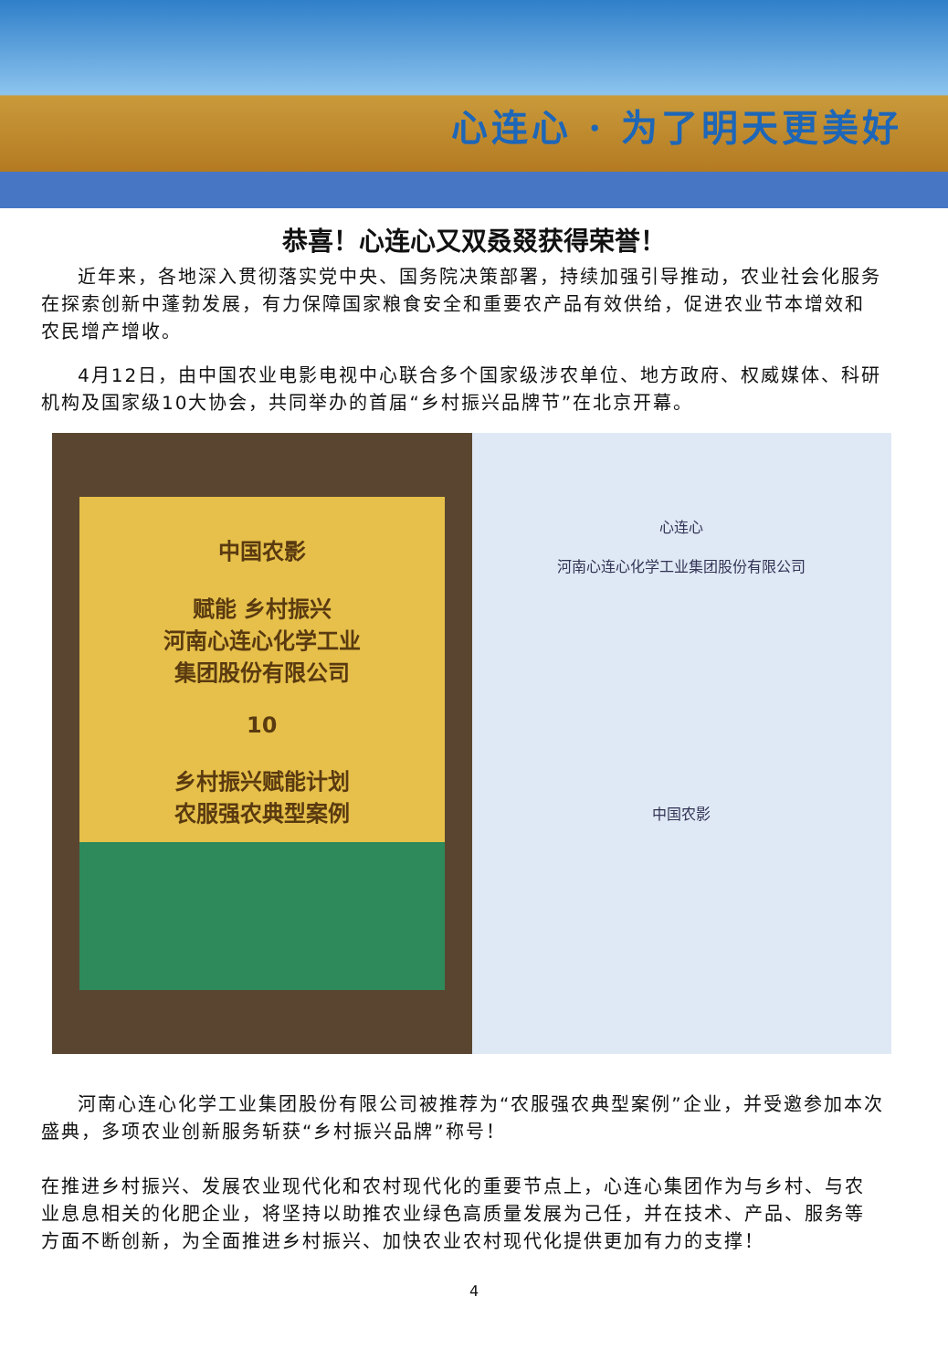心连心 · 为了明天更美好
恭喜！心连心又双叒叕获得荣誉！
近年来，各地深入贯彻落实党中央、国务院决策部署，持续加强引导推动，农业社会化服务在探索创新中蓬勃发展，有力保障国家粮食安全和重要农产品有效供给，促进农业节本增效和农民增产增收。
4月12日，由中国农业电影电视中心联合多个国家级涉农单位、地方政府、权威媒体、科研机构及国家级10大协会，共同举办的首届“乡村振兴品牌节”在北京开幕。
中国农影
赋能 乡村振兴
河南心连心化学工业
集团股份有限公司
10
乡村振兴赋能计划
农服强农典型案例
心连心
河南心连心化学工业集团股份有限公司
中国农影
河南心连心化学工业集团股份有限公司被推荐为“农服强农典型案例”企业，并受邀参加本次盛典，多项农业创新服务斩获“乡村振兴品牌”称号！
在推进乡村振兴、发展农业现代化和农村现代化的重要节点上，心连心集团作为与乡村、与农业息息相关的化肥企业，将坚持以助推农业绿色高质量发展为己任，并在技术、产品、服务等方面不断创新，为全面推进乡村振兴、加快农业农村现代化提供更加有力的支撑！
4